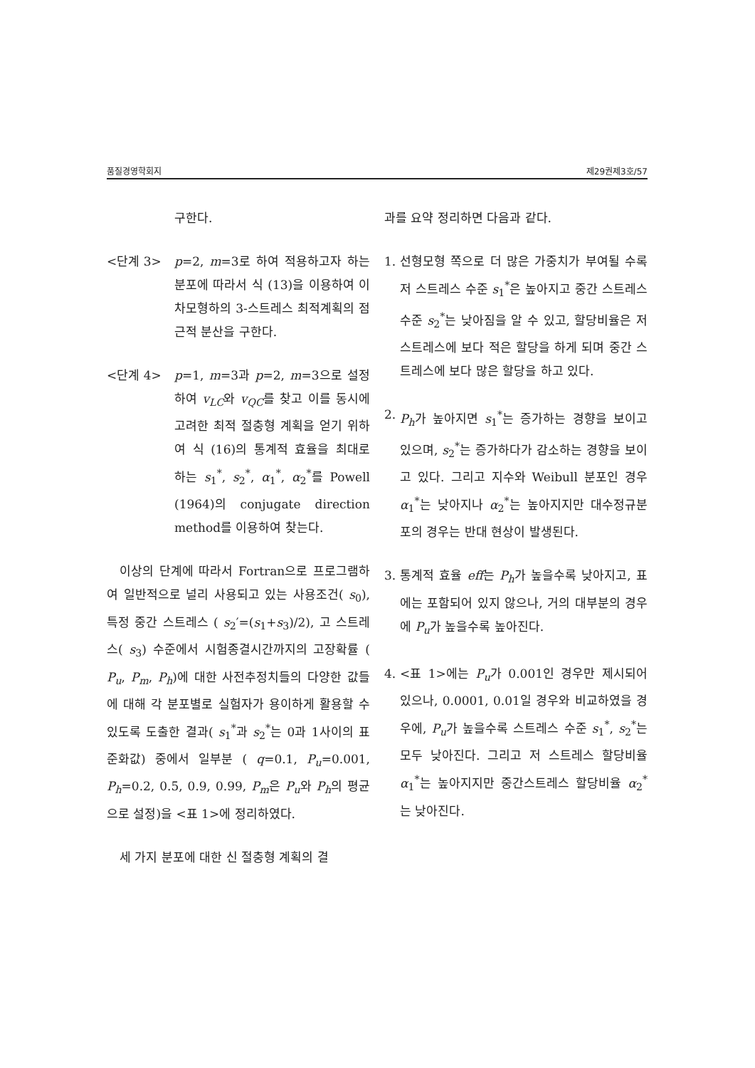품질경영학회지 제29권제3호/57
구한다.
<단계 3> p=2, m=3로 하여 적용하고자 하는 분포에 따라서 식 (13)을 이용하여 이차모형하의 3-스트레스 최적계획의 점근적 분산을 구한다.
<단계 4> p=1, m=3과 p=2, m=3으로 설정하여 v<sub>LC</sub>와 v<sub>QC</sub>를 찾고 이를 동시에 고려한 최적 절충형 계획을 얻기 위하여 식 (16)의 통계적 효율을 최대로 하는 s<sub>1</sub><sup>*</sup>, s<sub>2</sub><sup>*</sup>, α<sub>1</sub><sup>*</sup>, α<sub>2</sub><sup>*</sup>를 Powell (1964)의 conjugate direction method를 이용하여 찾는다.
이상의 단계에 따라서 Fortran으로 프로그램하여 일반적으로 널리 사용되고 있는 사용조건( s<sub>0</sub>), 특정 중간 스트레스 ( s<sub>2</sub>′=(s<sub>1</sub>+s<sub>3</sub>)/2), 고 스트레스( s<sub>3</sub>) 수준에서 시험종결시간까지의 고장확률 ( P<sub>u</sub>, P<sub>m</sub>, P<sub>h</sub>)에 대한 사전추정치들의 다양한 값들에 대해 각 분포별로 실험자가 용이하게 활용할 수 있도록 도출한 결과( s<sub>1</sub><sup>*</sup>과 s<sub>2</sub><sup>*</sup>는 0과 1사이의 표준화값) 중에서 일부분 ( q=0.1, P<sub>u</sub>=0.001, P<sub>h</sub>=0.2, 0.5, 0.9, 0.99, P<sub>m</sub>은 P<sub>u</sub>와 P<sub>h</sub>의 평균으로 설정)을 <표 1>에 정리하였다.
세 가지 분포에 대한 신 절충형 계획의 결
과를 요약 정리하면 다음과 같다.
1. 선형모형 쪽으로 더 많은 가중치가 부여될 수록 저 스트레스 수준 s<sub>1</sub><sup>*</sup>은 높아지고 중간 스트레스 수준 s<sub>2</sub><sup>*</sup>는 낮아짐을 알 수 있고, 할당비율은 저 스트레스에 보다 적은 할당을 하게 되며 중간 스트레스에 보다 많은 할당을 하고 있다.
2. P<sub>h</sub>가 높아지면 s<sub>1</sub><sup>*</sup>는 증가하는 경향을 보이고 있으며, s<sub>2</sub><sup>*</sup>는 증가하다가 감소하는 경향을 보이고 있다. 그리고 지수와 Weibull 분포인 경우 α<sub>1</sub><sup>*</sup>는 낮아지나 α<sub>2</sub><sup>*</sup>는 높아지지만 대수정규분포의 경우는 반대 현상이 발생된다.
3. 통계적 효율 eff는 P<sub>h</sub>가 높을수록 낮아지고, 표에는 포함되어 있지 않으나, 거의 대부분의 경우에 P<sub>u</sub>가 높을수록 높아진다.
4. <표 1>에는 P<sub>u</sub>가 0.001인 경우만 제시되어 있으나, 0.0001, 0.01일 경우와 비교하였을 경우에, P<sub>u</sub>가 높을수록 스트레스 수준 s<sub>1</sub><sup>*</sup>, s<sub>2</sub><sup>*</sup>는 모두 낮아진다. 그리고 저 스트레스 할당비율 α<sub>1</sub><sup>*</sup>는 높아지지만 중간스트레스 할당비율 α<sub>2</sub><sup>*</sup>는 낮아진다.